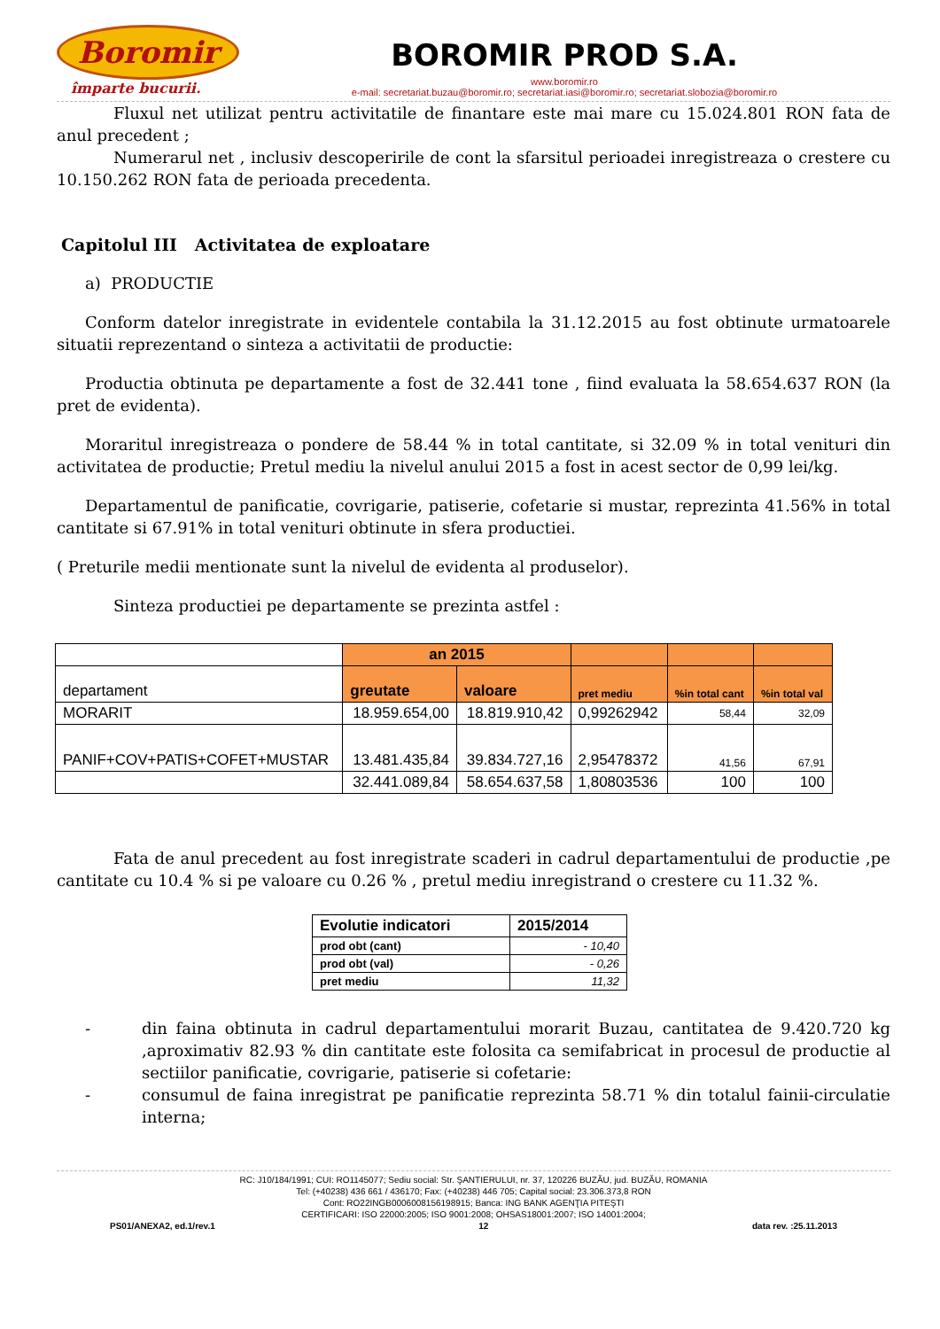Boromir
împarte bucurii.
BOROMIR PROD S.A.
www.boromir.ro
e-mail: secretariat.buzau@boromir.ro; secretariat.iasi@boromir.ro; secretariat.slobozia@boromir.ro
Fluxul net utilizat pentru activitatile de finantare este mai mare cu 15.024.801 RON fata de anul precedent ;
Numerarul net , inclusiv descoperirile de cont la sfarsitul perioadei inregistreaza o crestere cu 10.150.262 RON fata de perioada precedenta.
Capitolul III Activitatea de exploatare
a) PRODUCTIE
Conform datelor inregistrate in evidentele contabila la 31.12.2015 au fost obtinute urmatoarele situatii reprezentand o sinteza a activitatii de productie:
Productia obtinuta pe departamente a fost de 32.441 tone , fiind evaluata la 58.654.637 RON (la pret de evidenta).
Moraritul inregistreaza o pondere de 58.44 % in total cantitate, si 32.09 % in total venituri din activitatea de productie; Pretul mediu la nivelul anului 2015 a fost in acest sector de 0,99 lei/kg.
Departamentul de panificatie, covrigarie, patiserie, cofetarie si mustar, reprezinta 41.56% in total cantitate si 67.91% in total venituri obtinute in sfera productiei.
( Preturile medii mentionate sunt la nivelul de evidenta al produselor).
Sinteza productiei pe departamente se prezinta astfel :
| | an 2015 | | | | |
| departament | greutate | valoare | pret mediu | %in total cant | %in total val |
| MORARIT | 18.959.654,00 | 18.819.910,42 | 0,99262942 | 58,44 | 32,09 |
| PANIF+COV+PATIS+COFET+MUSTAR | 13.481.435,84 | 39.834.727,16 | 2,95478372 | 41,56 | 67,91 |
| | 32.441.089,84 | 58.654.637,58 | 1,80803536 | 100 | 100 |
Fata de anul precedent au fost inregistrate scaderi in cadrul departamentului de productie ,pe cantitate cu 10.4 % si pe valoare cu 0.26 % , pretul mediu inregistrand o crestere cu 11.32 %.
| Evolutie indicatori | 2015/2014 |
| --- | --- |
| prod obt (cant) | - 10,40 |
| prod obt (val) | - 0,26 |
| pret mediu | 11,32 |
- din faina obtinuta in cadrul departamentului morarit Buzau, cantitatea de 9.420.720 kg ,aproximativ 82.93 % din cantitate este folosita ca semifabricat in procesul de productie al sectiilor panificatie, covrigarie, patiserie si cofetarie:
- consumul de faina inregistrat pe panificatie reprezinta 58.71 % din totalul fainii-circulatie interna;
RC: J10/184/1991; CUI: RO1145077; Sediu social: Str. ŞANTIERULUI, nr. 37, 120226 BUZĂU, jud. BUZĂU, ROMANIA
Tel: (+40238) 436 661 / 436170; Fax: (+40238) 446 705; Capital social: 23.306.373,8 RON
Cont: RO22INGB0006008156198915; Banca: ING BANK AGENŢIA PITEŞTI
CERTIFICARI: ISO 22000:2005; ISO 9001:2008; OHSAS18001:2007; ISO 14001:2004;
PS01/ANEXA2, ed.1/rev.1 12 data rev. :25.11.2013